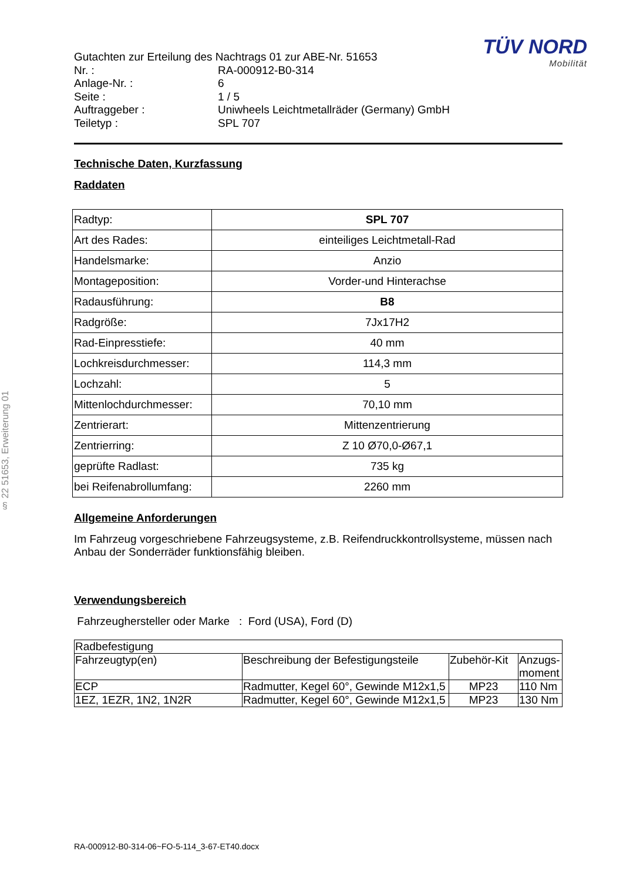TÜV NORD
Mobilität
§ 22 51653, Erweiterung 01
| Gutachten zur Erteilung des Nachtrags 01 zur ABE-Nr. 51653 | |
| Nr. : | RA-000912-B0-314 |
| Anlage-Nr. : | 6 |
| Seite : | 1 / 5 |
| Auftraggeber : | Uniwheels Leichtmetallräder (Germany) GmbH |
| Teiletyp : | SPL 707 |
Technische Daten, Kurzfassung
Raddaten
| Radtyp: | SPL 707 |
| Art des Rades: | einteiliges Leichtmetall-Rad |
| Handelsmarke: | Anzio |
| Montageposition: | Vorder-und Hinterachse |
| Radausführung: | B8 |
| Radgröße: | 7Jx17H2 |
| Rad-Einpresstiefe: | 40 mm |
| Lochkreisdurchmesser: | 114,3 mm |
| Lochzahl: | 5 |
| Mittenlochdurchmesser: | 70,10 mm |
| Zentrierart: | Mittenzentrierung |
| Zentrierring: | Z 10 Ø70,0-Ø67,1 |
| geprüfte Radlast: | 735 kg |
| bei Reifenabrollumfang: | 2260 mm |
Allgemeine Anforderungen
Im Fahrzeug vorgeschriebene Fahrzeugsysteme, z.B. Reifendruckkontrollsysteme, müssen nach Anbau der Sonderräder funktionsfähig bleiben.
Verwendungsbereich
Fahrzeughersteller oder Marke : Ford (USA), Ford (D)
| Radbefestigung | | | |
| Fahrzeugtyp(en) | Beschreibung der Befestigungsteile | Zubehör-Kit | Anzugs- moment |
| ECP | Radmutter, Kegel 60°, Gewinde M12x1,5 | MP23 | 110 Nm |
| 1EZ, 1EZR, 1N2, 1N2R | Radmutter, Kegel 60°, Gewinde M12x1,5 | MP23 | 130 Nm |
RA-000912-B0-314-06~FO-5-114_3-67-ET40.docx